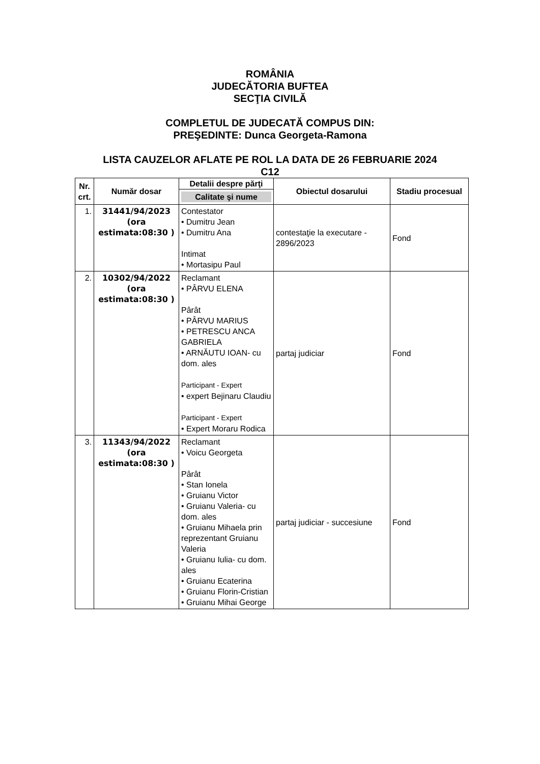ROMÂNIA
JUDECĂTORIA BUFTEA
SECŢIA CIVILĂ
COMPLETUL DE JUDECATĂ COMPUS DIN:
PREŞEDINTE: Dunca Georgeta-Ramona
LISTA CAUZELOR AFLATE PE ROL LA DATA DE 26 FEBRUARIE 2024
C12
| Nr. crt. | Număr dosar | Detalii despre părţi | Obiectul dosarului | Stadiu procesual |
| --- | --- | --- | --- | --- |
| | | Calitate şi nume | | |
| 1. | 31441/94/2023 (ora estimata:08:30 ) | Contestator • Dumitru Jean • Dumitru Ana Intimat • Mortasipu Paul | contestaţie la executare - 2896/2023 | Fond |
| 2. | 10302/94/2022 (ora estimata:08:30 ) | Reclamant • PÂRVU ELENA Pârât • PÂRVU MARIUS • PETRESCU ANCA GABRIELA • ARNĂUTU IOAN- cu dom. ales Participant - Expert • expert Bejinaru Claudiu Participant - Expert • Expert Moraru Rodica | partaj judiciar | Fond |
| 3. | 11343/94/2022 (ora estimata:08:30 ) | Reclamant • Voicu Georgeta Pârât • Stan Ionela • Gruianu Victor • Gruianu Valeria- cu dom. ales • Gruianu Mihaela prin reprezentant Gruianu Valeria • Gruianu Iulia- cu dom. ales • Gruianu Ecaterina • Gruianu Florin-Cristian • Gruianu Mihai George | partaj judiciar - succesiune | Fond |